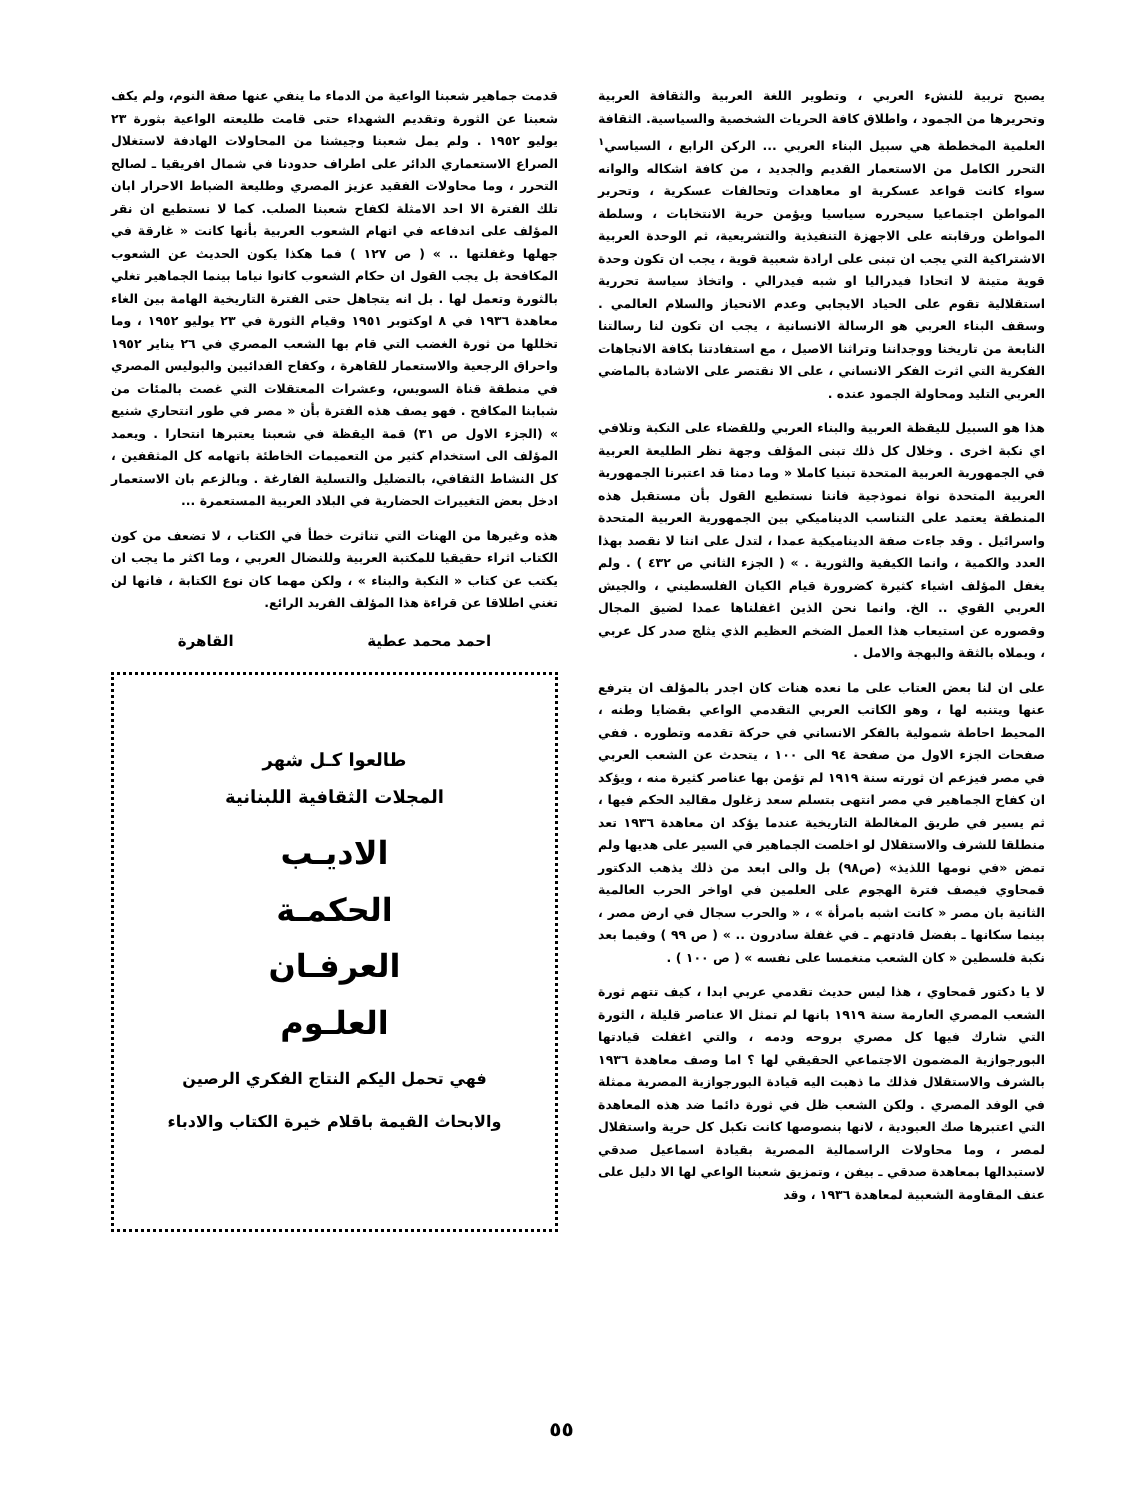يصبح تربية للنشء العربي ، وتطوير اللغة العربية والثقافة العربية وتحريرها من الجمود ، واطلاق كافة الحريات الشخصية والسياسية. الثقافة العلمية المخططة هي سبيل البناء العربي ... الركن الرابع ، السياسي<sup>١</sup> التحرر الكامل من الاستعمار القديم والجديد ، من كافة اشكاله والوانه سواء كانت قواعد عسكرية او معاهدات وتحالفات عسكرية ، وتحرير المواطن اجتماعيا سيحرره سياسيا ويؤمن حرية الانتخابات ، وسلطة المواطن ورقابته على الاجهزة التنفيذية والتشريعية، ثم الوحدة العربية الاشتراكية التي يجب ان تبنى على ارادة شعبية قوية ، يجب ان تكون وحدة قوية متينة لا اتحادا فيدراليا او شبه فيدرالي . واتخاذ سياسة تحررية استقلالية تقوم على الحياد الايجابي وعدم الانحياز والسلام العالمي . وسقف البناء العربي هو الرسالة الانسانية ، يجب ان تكون لنا رسالتنا النابعة من تاريخنا ووجداننا وتراثنا الاصيل ، مع استفادتنا بكافة الانجاهات الفكرية التي اثرت الفكر الانساني ، على الا نقتصر على الاشادة بالماضي العربي التليد ومحاولة الجمود عنده .
هذا هو السبيل لليقظة العربية والبناء العربي وللقضاء على النكبة وتلافي اي نكبة اخرى . وخلال كل ذلك تبنى المؤلف وجهة نظر الطليعة العربية في الجمهورية العربية المتحدة تبنيا كاملا « وما دمنا قد اعتبرنا الجمهورية العربية المتحدة نواة نموذجية فاننا نستطيع القول بأن مستقبل هذه المنطقة يعتمد على التناسب الديناميكي بين الجمهورية العربية المتحدة واسرائيل . وقد جاءت صفة الديناميكية عمدا ، لتدل على اننا لا نقصد بهذا العدد والكمية ، وانما الكيفية والثورية . » ( الجزء الثاني ص ٤٣٢ ) . ولم يغفل المؤلف اشياء كثيرة كضرورة قيام الكيان الفلسطيني ، والجيش العربي القوي .. الخ. وانما نحن الذين اغفلناها عمدا لضيق المجال وقصوره عن استيعاب هذا العمل الضخم العظيم الذي يثلج صدر كل عربي ، ويملاه بالثقة والبهجة والامل .
على ان لنا بعض العتاب على ما نعده هنات كان اجدر بالمؤلف ان يترفع عنها ويتنبه لها ، وهو الكاتب العربي التقدمي الواعي بقضايا وطنه ، المحيط احاطة شمولية بالفكر الانساني في حركة تقدمه وتطوره . ففي صفحات الجزء الاول من صفحة ٩٤ الى ١٠٠ ، يتحدث عن الشعب العربي في مصر فيزعم ان ثورته سنة ١٩١٩ لم تؤمن بها عناصر كثيرة منه ، ويؤكد ان كفاح الجماهير في مصر انتهى بتسلم سعد زغلول مقاليد الحكم فيها ، ثم يسير في طريق المغالطة التاريخية عندما يؤكد ان معاهدة ١٩٣٦ تعد منطلقا للشرف والاستقلال لو اخلصت الجماهير في السير على هديها ولم تمض «في نومها اللذيذ» (ص٩٨) بل والى ابعد من ذلك يذهب الدكتور قمحاوي فيصف فترة الهجوم على العلمين في اواخر الحرب العالمية الثانية بان مصر « كانت اشبه بامرأة » ، « والحرب سجال في ارض مصر ، بينما سكانها ـ بفضل قادتهم ـ في غفلة سادرون .. » ( ص ٩٩ ) وفيما بعد نكبة فلسطين « كان الشعب منغمسا على نفسه » ( ص ١٠٠ ) .
لا يا دكتور قمحاوي ، هذا ليس حديث تقدمي عربي ابدا ، كيف تتهم ثورة الشعب المصري العارمة سنة ١٩١٩ بانها لم تمثل الا عناصر قليلة ، الثورة التي شارك فيها كل مصري بروحه ودمه ، والتي اغفلت قيادتها البورجوازية المضمون الاجتماعي الحقيقي لها ؟ اما وصف معاهدة ١٩٣٦ بالشرف والاستقلال فذلك ما ذهبت اليه قيادة البورجوازية المصرية ممثلة في الوفد المصري . ولكن الشعب ظل في ثورة دائما ضد هذه المعاهدة التي اعتبرها صك العبودية ، لانها بنصوصها كانت تكبل كل حرية واستقلال لمصر ، وما محاولات الراسمالية المصرية بقيادة اسماعيل صدقي لاستبدالها بمعاهدة صدقي ـ بيفن ، وتمزيق شعبنا الواعي لها الا دليل على عنف المقاومة الشعبية لمعاهدة ١٩٣٦ ، وقد
قدمت جماهير شعبنا الواعية من الدماء ما ينفي عنها صفة النوم، ولم يكف شعبنا عن الثورة وتقديم الشهداء حتى قامت طليعته الواعية بثورة ٢٣ يوليو ١٩٥٢ . ولم يمل شعبنا وجيشنا من المحاولات الهادفة لاستغلال الصراع الاستعماري الدائر على اطراف حدودنا في شمال افريقيا ـ لصالح التحرر ، وما محاولات الفقيد عزيز المصري وطليعة الضباط الاحرار ابان تلك الفترة الا احد الامثلة لكفاح شعبنا الصلب. كما لا نستطيع ان نقر المؤلف على اندفاعه في اتهام الشعوب العربية بأنها كانت « غارقة في جهلها وغفلتها .. » ( ص ١٢٧ ) فما هكذا يكون الحديث عن الشعوب المكافحة بل يجب القول ان حكام الشعوب كانوا نياما بينما الجماهير تغلي بالثورة وتعمل لها . بل انه يتجاهل حتى الفترة التاريخية الهامة بين الغاء معاهدة ١٩٣٦ في ٨ اوكتوبر ١٩٥١ وقيام الثورة في ٢٣ يوليو ١٩٥٢ ، وما تخللها من ثورة الغضب التي قام بها الشعب المصري في ٢٦ يناير ١٩٥٢ واحراق الرجعية والاستعمار للقاهرة ، وكفاح الفدائيين والبوليس المصري في منطقة قناة السويس، وعشرات المعتقلات التي غصت بالمئات من شبابنا المكافح . فهو يصف هذه الفترة بأن « مصر في طور انتحاري شنيع » (الجزء الاول ص ٣١) قمة اليقظة في شعبنا يعتبرها انتحارا . ويعمد المؤلف الى استخدام كثير من التعميمات الخاطئة باتهامه كل المثقفين ، كل النشاط الثقافي، بالتضليل والتسلية الفارغة . وبالزعم بان الاستعمار ادخل بعض التغييرات الحضارية في البلاد العربية المستعمرة ...
هذه وغيرها من الهنات التي تناثرت خطأ في الكتاب ، لا تضعف من كون الكتاب اثراء حقيقيا للمكتبة العربية وللنضال العربي ، وما اكثر ما يجب ان يكتب عن كتاب « النكبة والبناء » ، ولكن مهما كان نوع الكتابة ، فانها لن تغني اطلاقا عن قراءة هذا المؤلف الفريد الرائع.
احمد محمد عطية القاهرة
طالعوا كـل شهر
المجلات الثقافية اللبنانية
الاديـب
الحكمـة
العرفـان
العلـوم
فهي تحمل اليكم النتاج الفكري الرصين
والابحاث القيمة باقلام خيرة الكتاب والادباء
٥٥